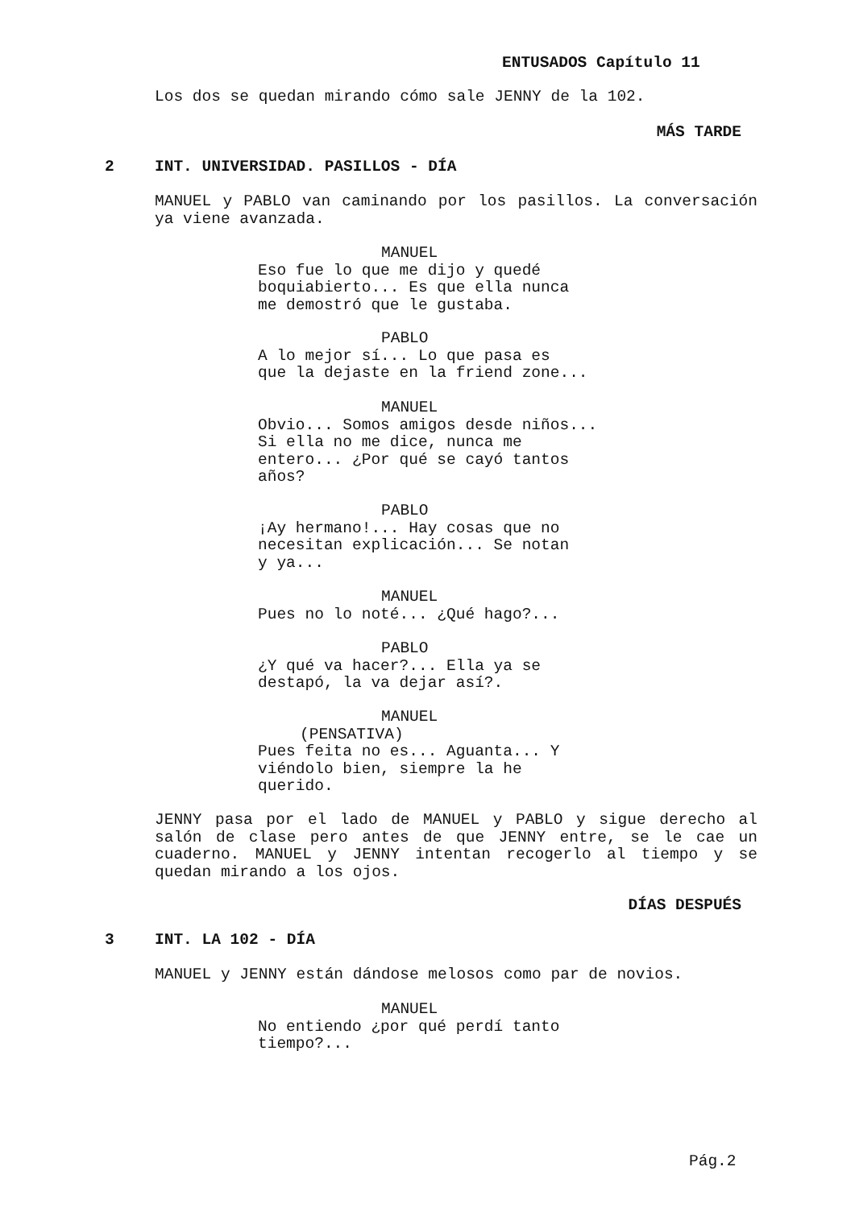ENTUSADOS Capítulo 11
Los dos se quedan mirando cómo sale JENNY de la 102.
MÁS TARDE
2 INT. UNIVERSIDAD. PASILLOS - DÍA
MANUEL y PABLO van caminando por los pasillos. La conversación ya viene avanzada.
MANUEL
Eso fue lo que me dijo y quedé
boquiabierto... Es que ella nunca
me demostró que le gustaba.
PABLO
A lo mejor sí... Lo que pasa es
que la dejaste en la friend zone...
MANUEL
Obvio... Somos amigos desde niños...
Si ella no me dice, nunca me
entero... ¿Por qué se cayó tantos
años?
PABLO
¡Ay hermano!... Hay cosas que no
necesitan explicación... Se notan
y ya...
MANUEL
Pues no lo noté... ¿Qué hago?...
PABLO
¿Y qué va hacer?... Ella ya se
destapó, la va dejar así?.
MANUEL
(PENSATIVA)
Pues feita no es... Aguanta... Y
viéndolo bien, siempre la he
querido.
JENNY pasa por el lado de MANUEL y PABLO y sigue derecho al salón de clase pero antes de que JENNY entre, se le cae un cuaderno. MANUEL y JENNY intentan recogerlo al tiempo y se quedan mirando a los ojos.
DÍAS DESPUÉS
3 INT. LA 102 - DÍA
MANUEL y JENNY están dándose melosos como par de novios.
MANUEL
No entiendo ¿por qué perdí tanto
tiempo?...
Pág.2